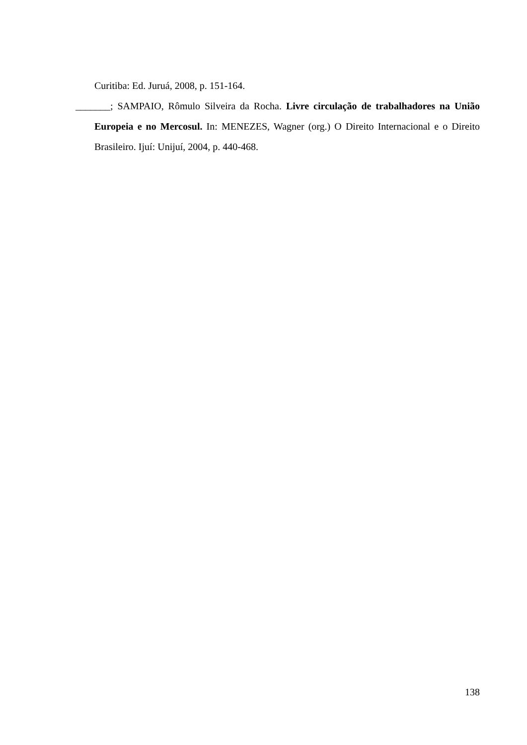Curitiba: Ed. Juruá, 2008, p. 151-164.
_______; SAMPAIO, Rômulo Silveira da Rocha. Livre circulação de trabalhadores na União Europeia e no Mercosul. In: MENEZES, Wagner (org.) O Direito Internacional e o Direito Brasileiro. Ijuí: Unijuí, 2004, p. 440-468.
138